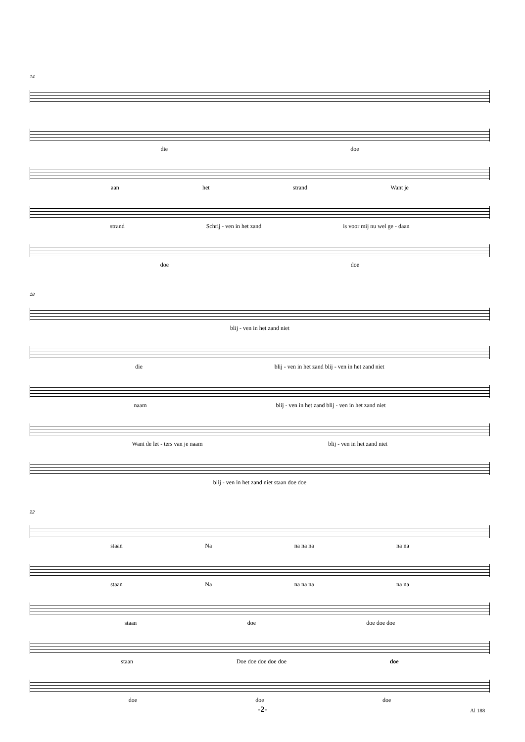14
die doe
aan het strand Want je
strand Schrij - ven in het zand is voor mij nu wel ge - daan
doe doe
18
blij - ven in het zand niet
die blij - ven in het zand blij - ven in het zand niet
naam blij - ven in het zand blij - ven in het zand niet
Want de let - ters van je naam blij - ven in het zand niet
blij - ven in het zand niet staan doe doe
22
staan Na na na na na na
staan Na na na na na na
staan doe doe doe doe
staan Doe doe doe doe doe doe
doe doe doe
-2- Al 188